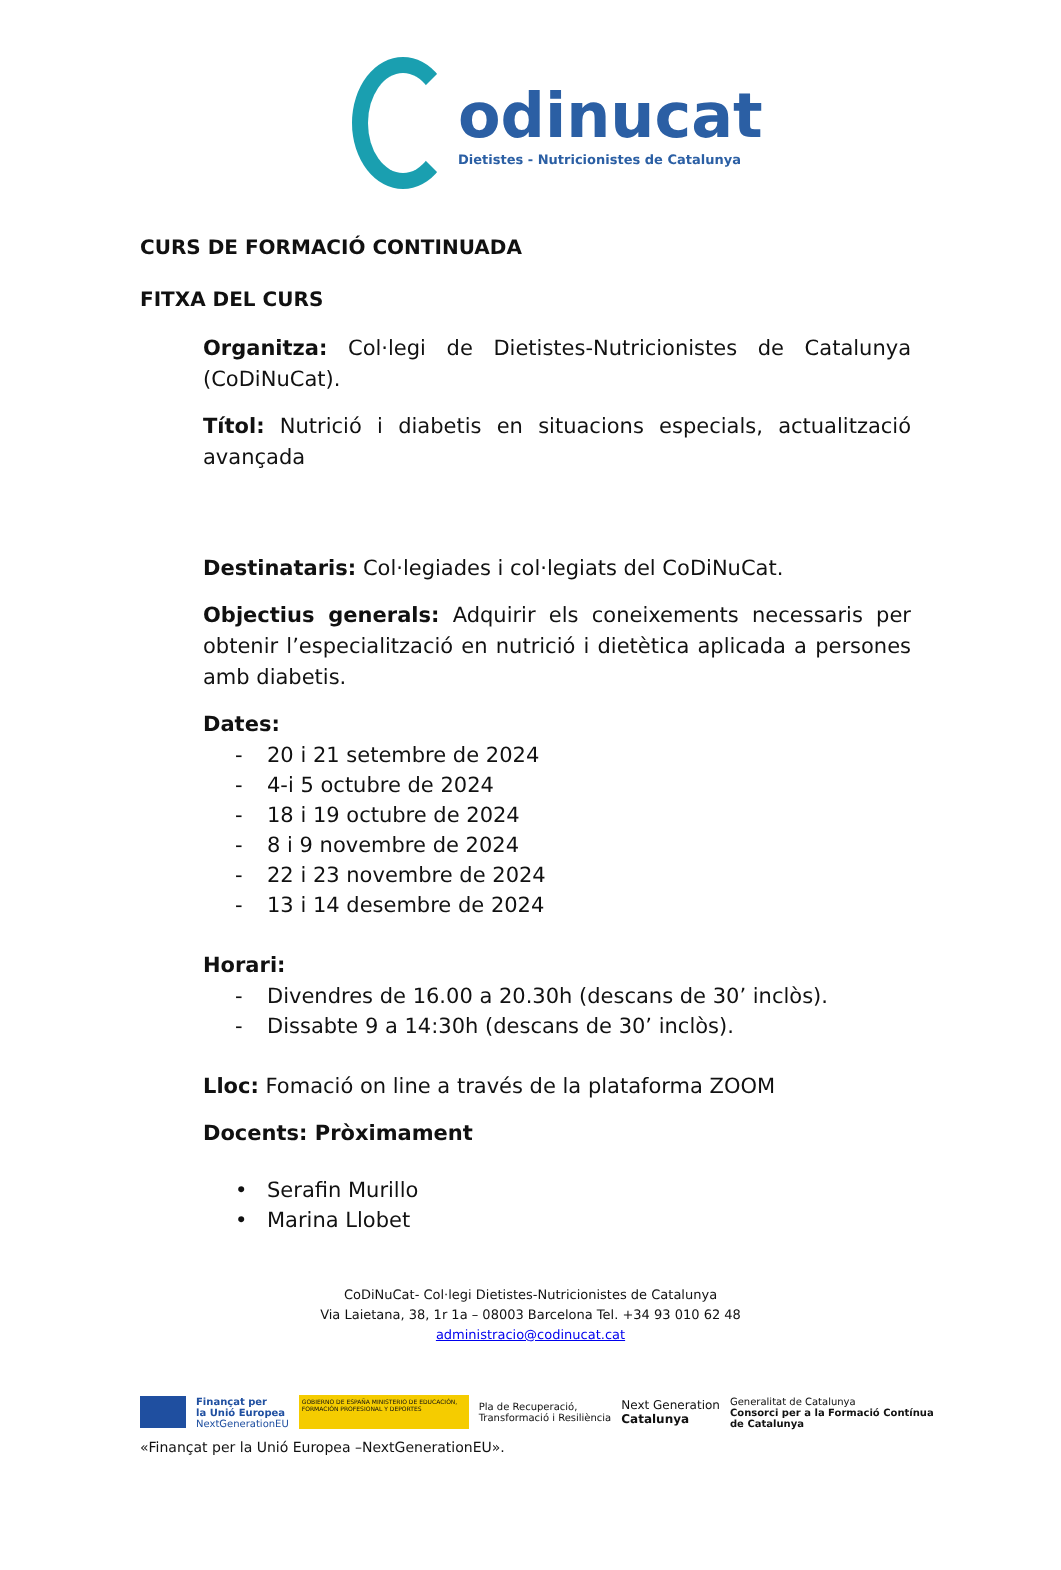odinucat
Dietistes - Nutricionistes de Catalunya
CURS DE FORMACIÓ CONTINUADA
FITXA DEL CURS
Organitza: Col·legi de Dietistes-Nutricionistes de Catalunya (CoDiNuCat).
Títol: Nutrició i diabetis en situacions especials, actualització avançada
Destinataris: Col·legiades i col·legiats del CoDiNuCat.
Objectius generals: Adquirir els coneixements necessaris per obtenir l’especialització en nutrició i dietètica aplicada a persones amb diabetis.
Dates:
- 20 i 21 setembre de 2024
- 4-i 5 octubre de 2024
- 18 i 19 octubre de 2024
- 8 i 9 novembre de 2024
- 22 i 23 novembre de 2024
- 13 i 14 desembre de 2024
Horari:
- Divendres de 16.00 a 20.30h (descans de 30’ inclòs).
- Dissabte 9 a 14:30h (descans de 30’ inclòs).
Lloc: Fomació on line a través de la plataforma ZOOM
Docents: Pròximament
• Serafin Murillo
• Marina Llobet
CoDiNuCat- Col·legi Dietistes-Nutricionistes de Catalunya
Via Laietana, 38, 1r 1a – 08003 Barcelona Tel. +34 93 010 62 48
administracio@codinucat.cat
Finançat per
la Unió Europea
NextGenerationEU
GOBIERNO DE ESPAÑA MINISTERIO DE EDUCACIÓN, FORMACIÓN PROFESIONAL Y DEPORTES
Pla de Recuperació,
Transformació i Resiliència
Next Generation
Catalunya
Generalitat de Catalunya
Consorci per a la Formació Contínua
de Catalunya
«Finançat per la Unió Europea –NextGenerationEU».